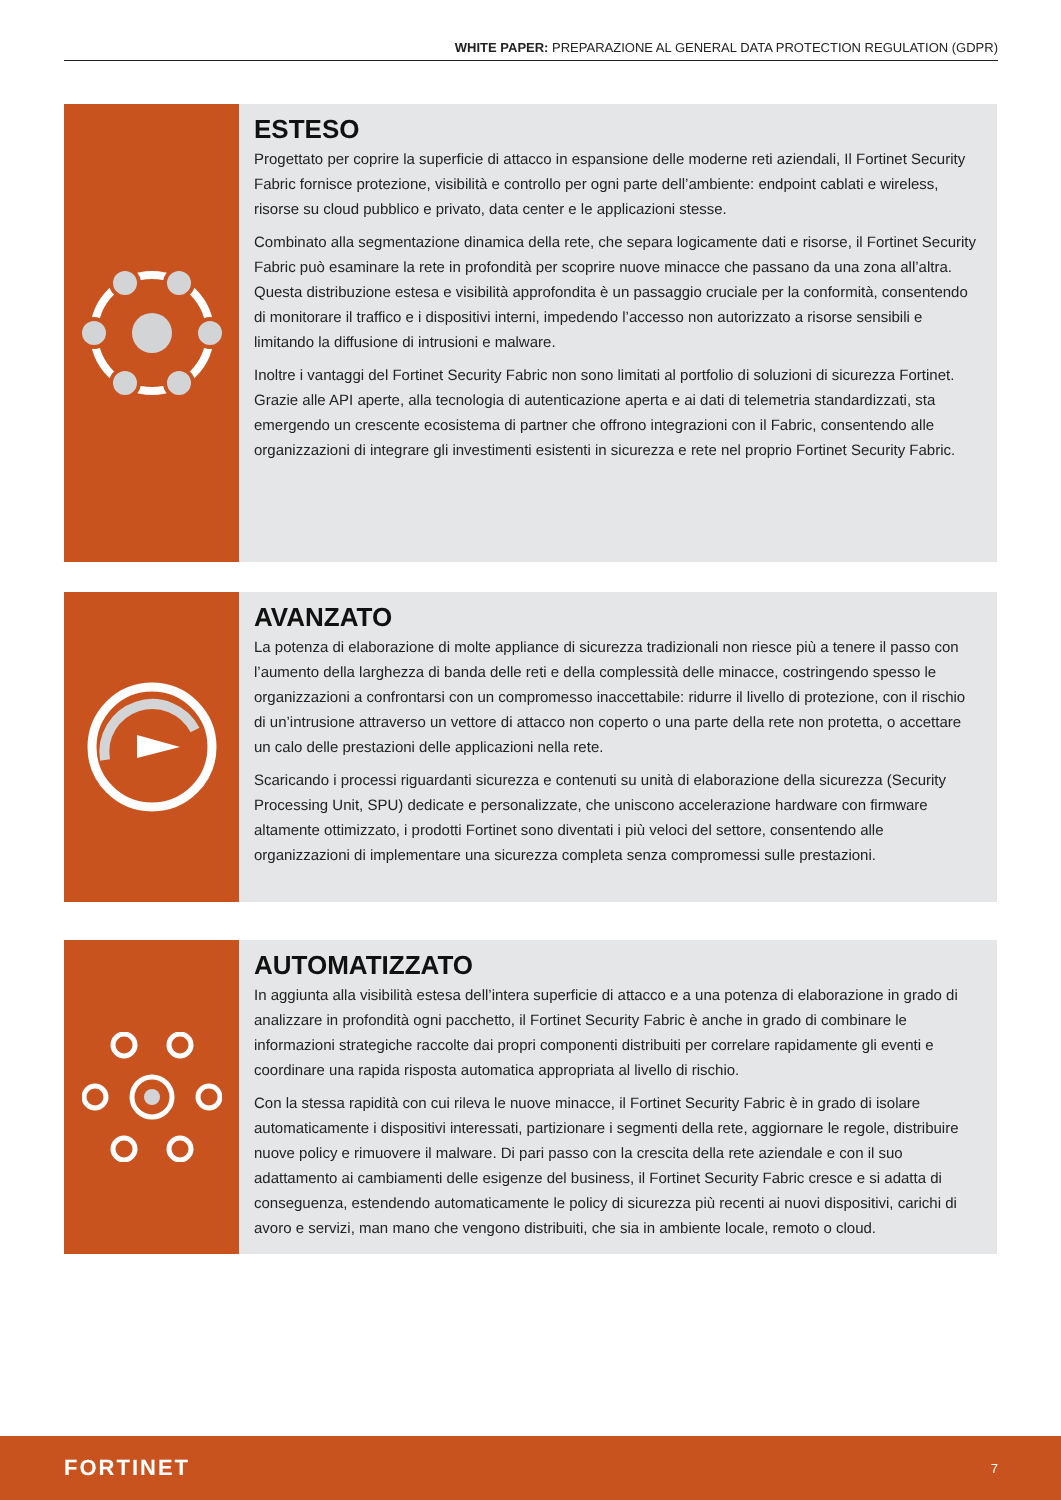WHITE PAPER: PREPARAZIONE AL GENERAL DATA PROTECTION REGULATION (GDPR)
ESTESO
Progettato per coprire la superficie di attacco in espansione delle moderne reti aziendali, Il Fortinet Security Fabric fornisce protezione, visibilità e controllo per ogni parte dell’ambiente: endpoint cablati e wireless, risorse su cloud pubblico e privato, data center e le applicazioni stesse.
Combinato alla segmentazione dinamica della rete, che separa logicamente dati e risorse, il Fortinet Security Fabric può esaminare la rete in profondità per scoprire nuove minacce che passano da una zona all’altra. Questa distribuzione estesa e visibilità approfondita è un passaggio cruciale per la conformità, consentendo di monitorare il traffico e i dispositivi interni, impedendo l’accesso non autorizzato a risorse sensibili e limitando la diffusione di intrusioni e malware.
Inoltre i vantaggi del Fortinet Security Fabric non sono limitati al portfolio di soluzioni di sicurezza Fortinet. Grazie alle API aperte, alla tecnologia di autenticazione aperta e ai dati di telemetria standardizzati, sta emergendo un crescente ecosistema di partner che offrono integrazioni con il Fabric, consentendo alle organizzazioni di integrare gli investimenti esistenti in sicurezza e rete nel proprio Fortinet Security Fabric.
AVANZATO
La potenza di elaborazione di molte appliance di sicurezza tradizionali non riesce più a tenere il passo con l’aumento della larghezza di banda delle reti e della complessità delle minacce, costringendo spesso le organizzazioni a confrontarsi con un compromesso inaccettabile: ridurre il livello di protezione, con il rischio di un’intrusione attraverso un vettore di attacco non coperto o una parte della rete non protetta, o accettare un calo delle prestazioni delle applicazioni nella rete.
Scaricando i processi riguardanti sicurezza e contenuti su unità di elaborazione della sicurezza (Security Processing Unit, SPU) dedicate e personalizzate, che uniscono accelerazione hardware con firmware altamente ottimizzato, i prodotti Fortinet sono diventati i più veloci del settore, consentendo alle organizzazioni di implementare una sicurezza completa senza compromessi sulle prestazioni.
AUTOMATIZZATO
In aggiunta alla visibilità estesa dell’intera superficie di attacco e a una potenza di elaborazione in grado di analizzare in profondità ogni pacchetto, il Fortinet Security Fabric è anche in grado di combinare le informazioni strategiche raccolte dai propri componenti distribuiti per correlare rapidamente gli eventi e coordinare una rapida risposta automatica appropriata al livello di rischio.
Con la stessa rapidità con cui rileva le nuove minacce, il Fortinet Security Fabric è in grado di isolare automaticamente i dispositivi interessati, partizionare i segmenti della rete, aggiornare le regole, distribuire nuove policy e rimuovere il malware. Di pari passo con la crescita della rete aziendale e con il suo adattamento ai cambiamenti delle esigenze del business, il Fortinet Security Fabric cresce e si adatta di conseguenza, estendendo automaticamente le policy di sicurezza più recenti ai nuovi dispositivi, carichi di avoro e servizi, man mano che vengono distribuiti, che sia in ambiente locale, remoto o cloud.
FORTINET 7